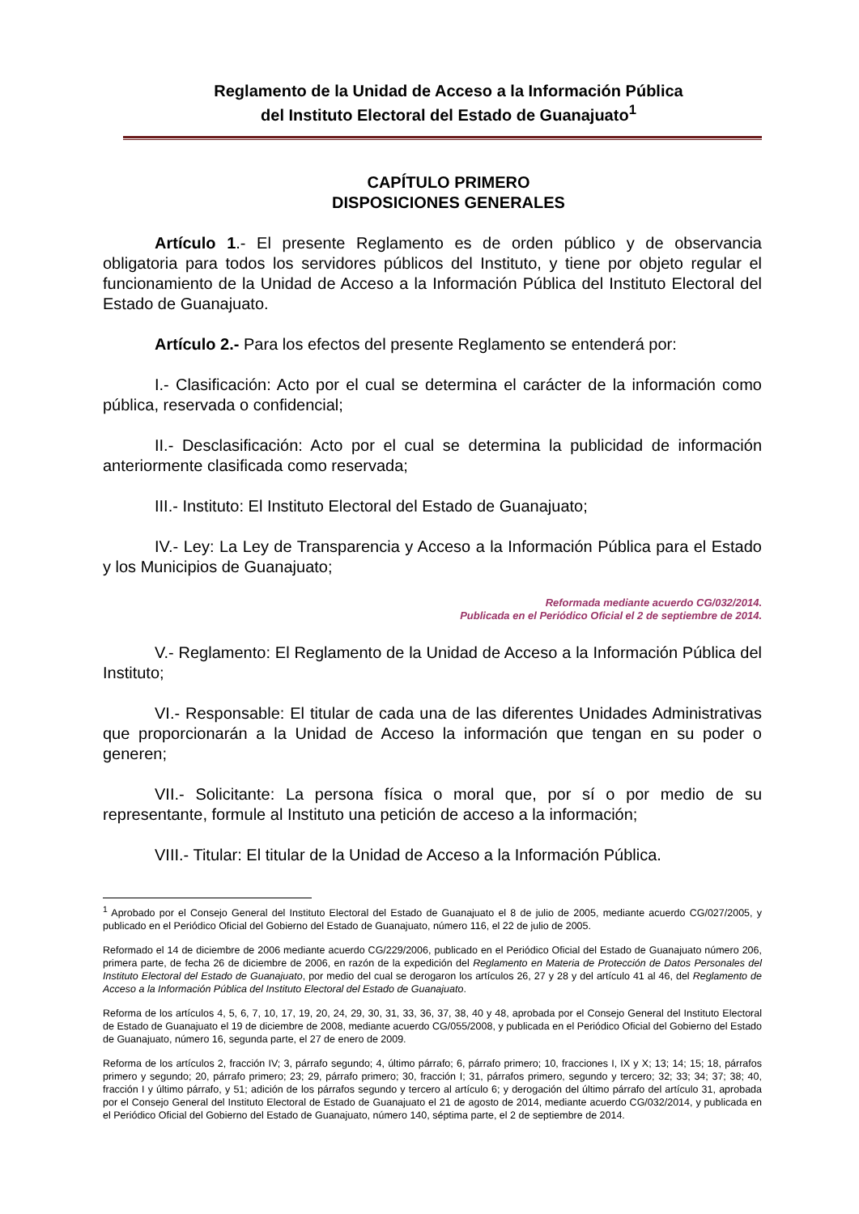Reglamento de la Unidad de Acceso a la Información Pública
del Instituto Electoral del Estado de Guanajuato<sup>1</sup>
CAPÍTULO PRIMERO
DISPOSICIONES GENERALES
Artículo 1.- El presente Reglamento es de orden público y de observancia obligatoria para todos los servidores públicos del Instituto, y tiene por objeto regular el funcionamiento de la Unidad de Acceso a la Información Pública del Instituto Electoral del Estado de Guanajuato.
Artículo 2.- Para los efectos del presente Reglamento se entenderá por:
I.- Clasificación: Acto por el cual se determina el carácter de la información como pública, reservada o confidencial;
II.- Desclasificación: Acto por el cual se determina la publicidad de información anteriormente clasificada como reservada;
III.- Instituto: El Instituto Electoral del Estado de Guanajuato;
IV.- Ley: La Ley de Transparencia y Acceso a la Información Pública para el Estado y los Municipios de Guanajuato;
Reformada mediante acuerdo CG/032/2014.
Publicada en el Periódico Oficial el 2 de septiembre de 2014.
V.- Reglamento: El Reglamento de la Unidad de Acceso a la Información Pública del Instituto;
VI.- Responsable: El titular de cada una de las diferentes Unidades Administrativas que proporcionarán a la Unidad de Acceso la información que tengan en su poder o generen;
VII.- Solicitante: La persona física o moral que, por sí o por medio de su representante, formule al Instituto una petición de acceso a la información;
VIII.- Titular: El titular de la Unidad de Acceso a la Información Pública.
<sup>1</sup> Aprobado por el Consejo General del Instituto Electoral del Estado de Guanajuato el 8 de julio de 2005, mediante acuerdo CG/027/2005, y publicado en el Periódico Oficial del Gobierno del Estado de Guanajuato, número 116, el 22 de julio de 2005.
Reformado el 14 de diciembre de 2006 mediante acuerdo CG/229/2006, publicado en el Periódico Oficial del Estado de Guanajuato número 206, primera parte, de fecha 26 de diciembre de 2006, en razón de la expedición del Reglamento en Materia de Protección de Datos Personales del Instituto Electoral del Estado de Guanajuato, por medio del cual se derogaron los artículos 26, 27 y 28 y del artículo 41 al 46, del Reglamento de Acceso a la Información Pública del Instituto Electoral del Estado de Guanajuato.
Reforma de los artículos 4, 5, 6, 7, 10, 17, 19, 20, 24, 29, 30, 31, 33, 36, 37, 38, 40 y 48, aprobada por el Consejo General del Instituto Electoral de Estado de Guanajuato el 19 de diciembre de 2008, mediante acuerdo CG/055/2008, y publicada en el Periódico Oficial del Gobierno del Estado de Guanajuato, número 16, segunda parte, el 27 de enero de 2009.
Reforma de los artículos 2, fracción IV; 3, párrafo segundo; 4, último párrafo; 6, párrafo primero; 10, fracciones I, IX y X; 13; 14; 15; 18, párrafos primero y segundo; 20, párrafo primero; 23; 29, párrafo primero; 30, fracción I; 31, párrafos primero, segundo y tercero; 32; 33; 34; 37; 38; 40, fracción I y último párrafo, y 51; adición de los párrafos segundo y tercero al artículo 6; y derogación del último párrafo del artículo 31, aprobada por el Consejo General del Instituto Electoral de Estado de Guanajuato el 21 de agosto de 2014, mediante acuerdo CG/032/2014, y publicada en el Periódico Oficial del Gobierno del Estado de Guanajuato, número 140, séptima parte, el 2 de septiembre de 2014.